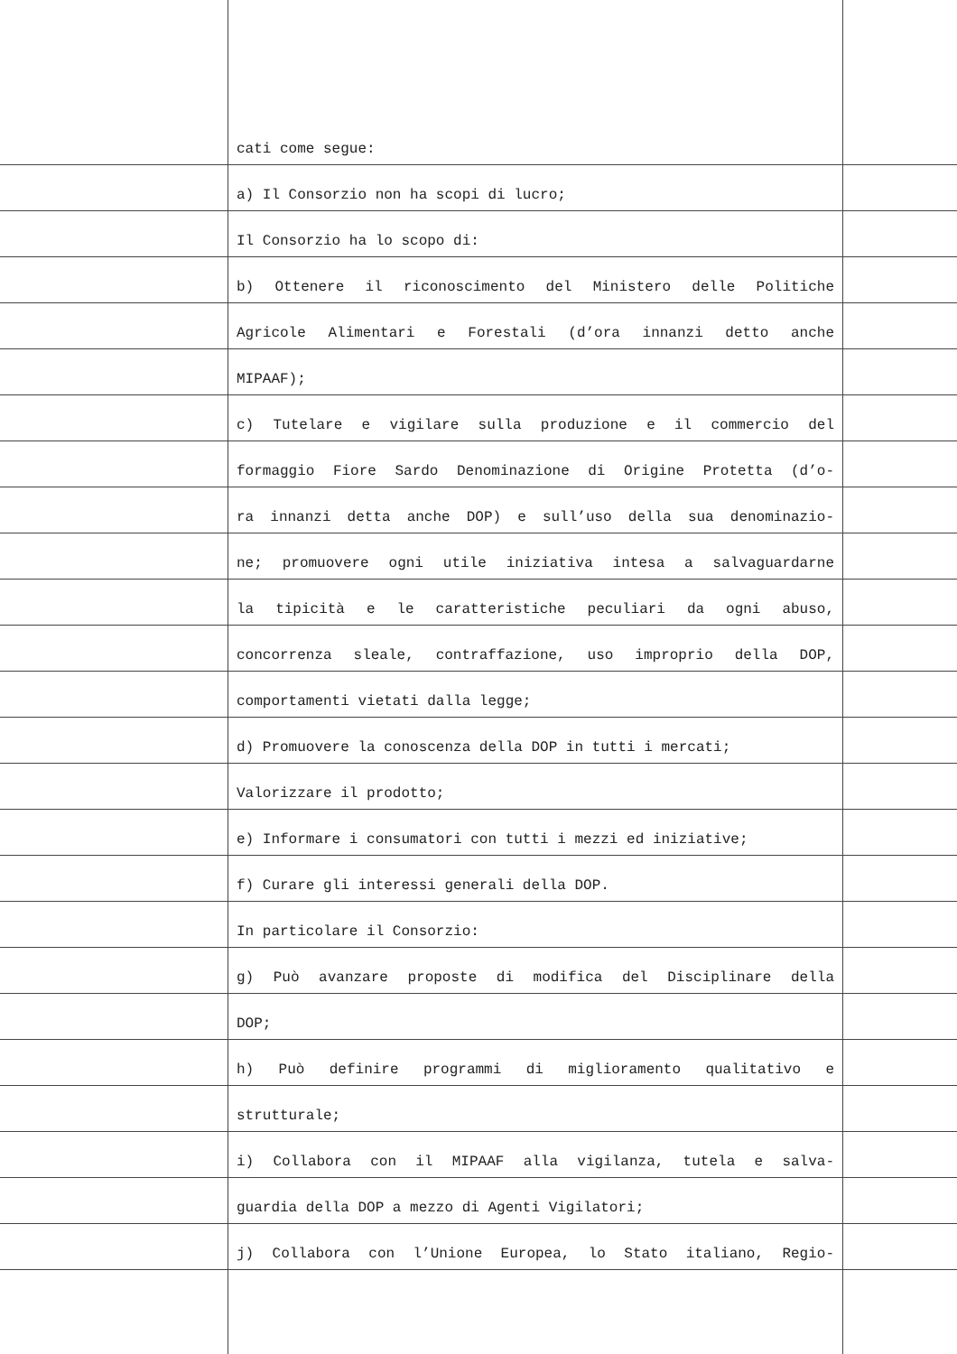cati come segue:
a) Il Consorzio non ha scopi di lucro;
Il Consorzio ha lo scopo di:
b) Ottenere il riconoscimento del Ministero delle Politiche
Agricole Alimentari e Forestali (d’ora innanzi detto anche
MIPAAF);
c) Tutelare e vigilare sulla produzione e il commercio del
formaggio Fiore Sardo Denominazione di Origine Protetta (d’o-
ra innanzi detta anche DOP) e sull’uso della sua denominazio-
ne; promuovere ogni utile iniziativa intesa a salvaguardarne
la tipicità e le caratteristiche peculiari da ogni abuso,
concorrenza sleale, contraffazione, uso improprio della DOP,
comportamenti vietati dalla legge;
d) Promuovere la conoscenza della DOP in tutti i mercati;
Valorizzare il prodotto;
e) Informare i consumatori con tutti i mezzi ed iniziative;
f) Curare gli interessi generali della DOP.
In particolare il Consorzio:
g) Può avanzare proposte di modifica del Disciplinare della
DOP;
h) Può definire programmi di miglioramento qualitativo e
strutturale;
i) Collabora con il MIPAAF alla vigilanza, tutela e salva-
guardia della DOP a mezzo di Agenti Vigilatori;
j) Collabora con l’Unione Europea, lo Stato italiano, Regio-